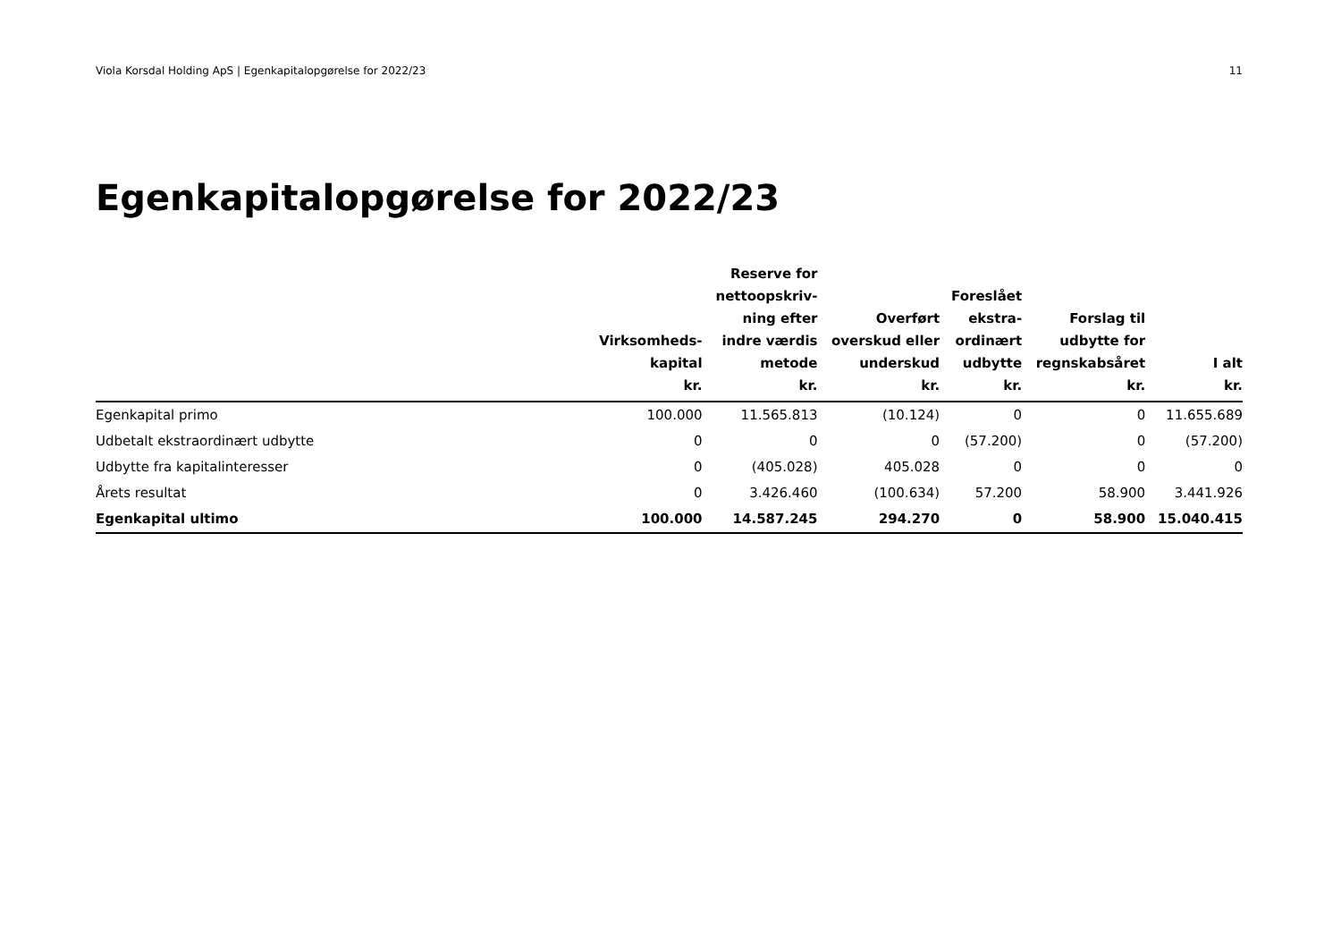Viola Korsdal Holding ApS | Egenkapitalopgørelse for 2022/23 11
Egenkapitalopgørelse for 2022/23
| | Virksomheds- kapital kr. | Reserve for nettoopskriv- ning efter indre værdis metode kr. | Overført overskud eller underskud kr. | Foreslået ekstra- ordinært udbytte kr. | Forslag til udbytte for regnskabsåret kr. | I alt kr. |
| --- | --- | --- | --- | --- | --- | --- |
| Egenkapital primo | 100.000 | 11.565.813 | (10.124) | 0 | 0 | 11.655.689 |
| Udbetalt ekstraordinært udbytte | 0 | 0 | 0 | (57.200) | 0 | (57.200) |
| Udbytte fra kapitalinteresser | 0 | (405.028) | 405.028 | 0 | 0 | 0 |
| Årets resultat | 0 | 3.426.460 | (100.634) | 57.200 | 58.900 | 3.441.926 |
| Egenkapital ultimo | 100.000 | 14.587.245 | 294.270 | 0 | 58.900 | 15.040.415 |